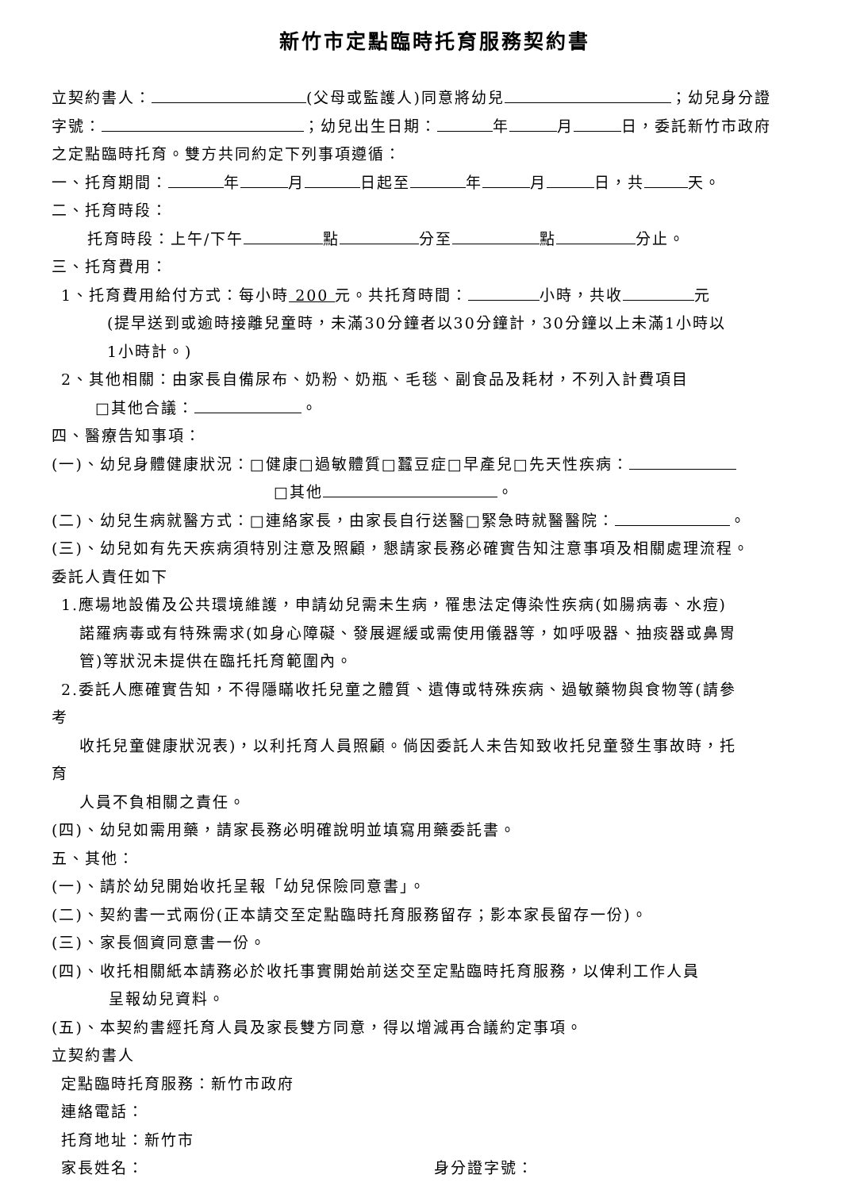新竹市定點臨時托育服務契約書
立契約書人： (父母或監護人)同意將幼兒 ；幼兒身分證
字號： ；幼兒出生日期： 年 月 日，委託新竹市政府
之定點臨時托育。雙方共同約定下列事項遵循：
一、托育期間： 年 月 日起至 年 月 日，共 天。
二、托育時段：
托育時段：上午/下午 點 分至 點 分止。
三、托育費用：
1、托育費用給付方式：每小時 200 元。共托育時間： 小時，共收 元
(提早送到或逾時接離兒童時，未滿30分鐘者以30分鐘計，30分鐘以上未滿1小時以
1小時計。)
2、其他相關：由家長自備尿布、奶粉、奶瓶、毛毯、副食品及耗材，不列入計費項目
□其他合議： 。
四、醫療告知事項：
(一)、幼兒身體健康狀況：□健康□過敏體質□蠶豆症□早產兒□先天性疾病：
□其他 。
(二)、幼兒生病就醫方式：□連絡家長，由家長自行送醫□緊急時就醫醫院： 。
(三)、幼兒如有先天疾病須特別注意及照顧，懇請家長務必確實告知注意事項及相關處理流程。
委託人責任如下
1.應場地設備及公共環境維護，申請幼兒需未生病，罹患法定傳染性疾病(如腸病毒、水痘)
諾羅病毒或有特殊需求(如身心障礙、發展遲緩或需使用儀器等，如呼吸器、抽痰器或鼻胃
管)等狀況未提供在臨托托育範圍內。
2.委託人應確實告知，不得隱瞞收托兒童之體質、遺傳或特殊疾病、過敏藥物與食物等(請參
考
收托兒童健康狀況表)，以利托育人員照顧。倘因委託人未告知致收托兒童發生事故時，托
育
人員不負相關之責任。
(四)、幼兒如需用藥，請家長務必明確說明並填寫用藥委託書。
五、其他：
(一)、請於幼兒開始收托呈報「幼兒保險同意書」。
(二)、契約書一式兩份(正本請交至定點臨時托育服務留存；影本家長留存一份)。
(三)、家長個資同意書一份。
(四)、收托相關紙本請務必於收托事實開始前送交至定點臨時托育服務，以俾利工作人員
呈報幼兒資料。
(五)、本契約書經托育人員及家長雙方同意，得以增減再合議約定事項。
立契約書人
定點臨時托育服務：新竹市政府
連絡電話：
托育地址：新竹市
家長姓名： 身分證字號：